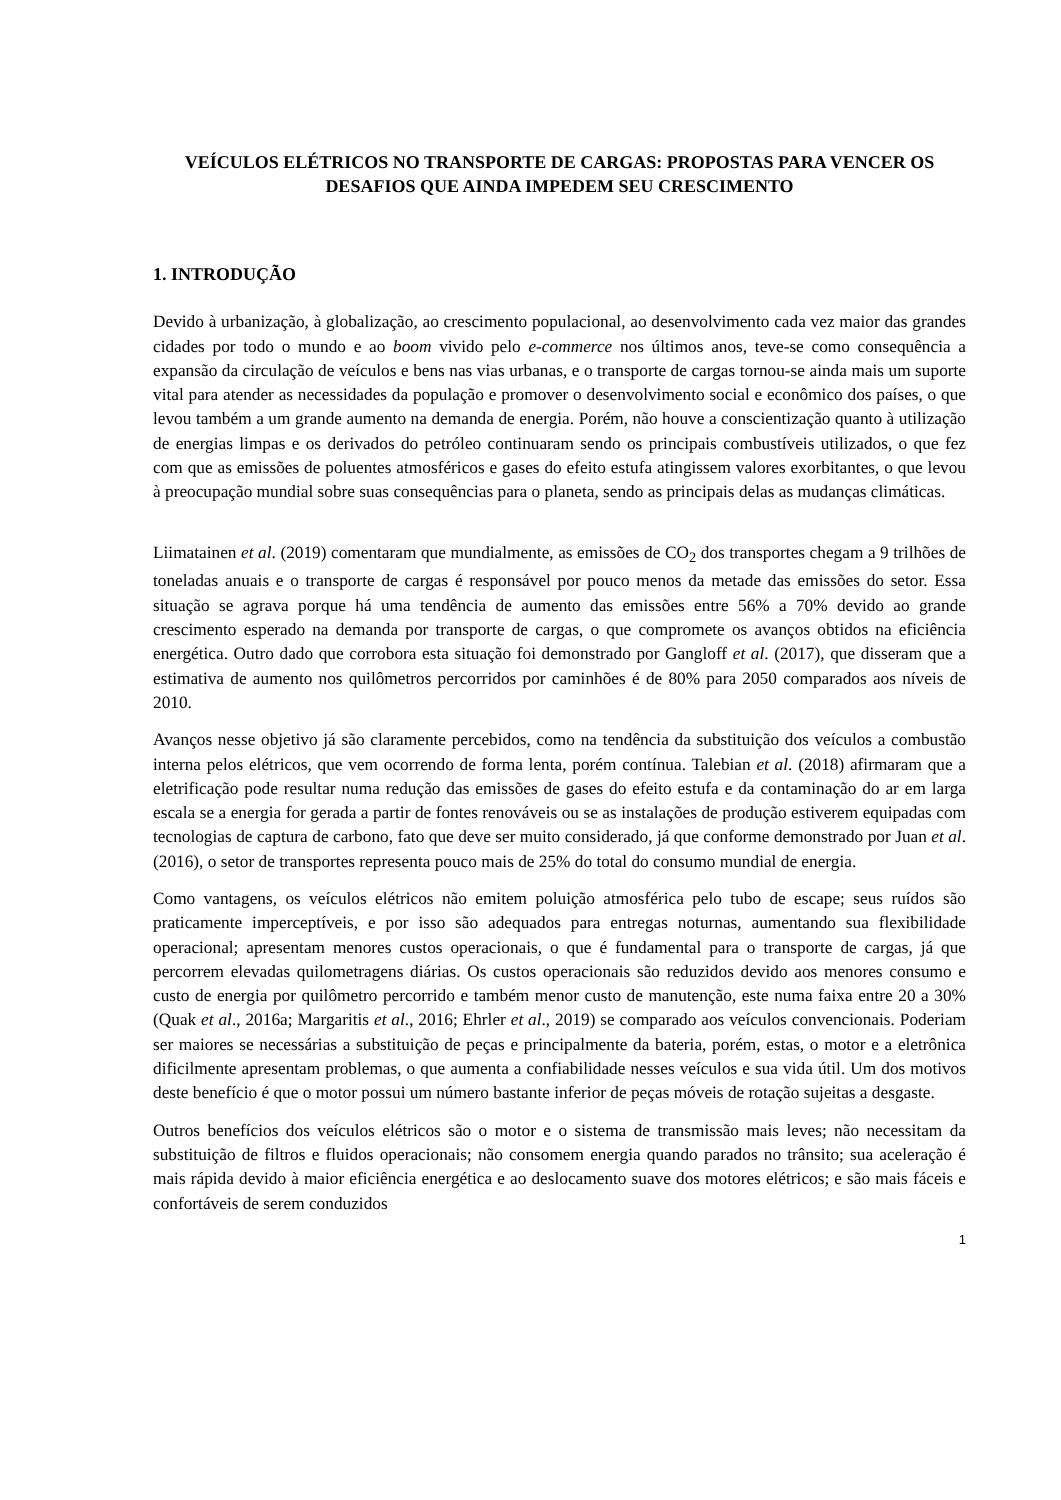VEÍCULOS ELÉTRICOS NO TRANSPORTE DE CARGAS: PROPOSTAS PARA VENCER OS DESAFIOS QUE AINDA IMPEDEM SEU CRESCIMENTO
1. INTRODUÇÃO
Devido à urbanização, à globalização, ao crescimento populacional, ao desenvolvimento cada vez maior das grandes cidades por todo o mundo e ao boom vivido pelo e-commerce nos últimos anos, teve-se como consequência a expansão da circulação de veículos e bens nas vias urbanas, e o transporte de cargas tornou-se ainda mais um suporte vital para atender as necessidades da população e promover o desenvolvimento social e econômico dos países, o que levou também a um grande aumento na demanda de energia. Porém, não houve a conscientização quanto à utilização de energias limpas e os derivados do petróleo continuaram sendo os principais combustíveis utilizados, o que fez com que as emissões de poluentes atmosféricos e gases do efeito estufa atingissem valores exorbitantes, o que levou à preocupação mundial sobre suas consequências para o planeta, sendo as principais delas as mudanças climáticas.
Liimatainen et al. (2019) comentaram que mundialmente, as emissões de CO<sub>2</sub> dos transportes chegam a 9 trilhões de toneladas anuais e o transporte de cargas é responsável por pouco menos da metade das emissões do setor. Essa situação se agrava porque há uma tendência de aumento das emissões entre 56% a 70% devido ao grande crescimento esperado na demanda por transporte de cargas, o que compromete os avanços obtidos na eficiência energética. Outro dado que corrobora esta situação foi demonstrado por Gangloff et al. (2017), que disseram que a estimativa de aumento nos quilômetros percorridos por caminhões é de 80% para 2050 comparados aos níveis de 2010.
Avanços nesse objetivo já são claramente percebidos, como na tendência da substituição dos veículos a combustão interna pelos elétricos, que vem ocorrendo de forma lenta, porém contínua. Talebian et al. (2018) afirmaram que a eletrificação pode resultar numa redução das emissões de gases do efeito estufa e da contaminação do ar em larga escala se a energia for gerada a partir de fontes renováveis ou se as instalações de produção estiverem equipadas com tecnologias de captura de carbono, fato que deve ser muito considerado, já que conforme demonstrado por Juan et al. (2016), o setor de transportes representa pouco mais de 25% do total do consumo mundial de energia.
Como vantagens, os veículos elétricos não emitem poluição atmosférica pelo tubo de escape; seus ruídos são praticamente imperceptíveis, e por isso são adequados para entregas noturnas, aumentando sua flexibilidade operacional; apresentam menores custos operacionais, o que é fundamental para o transporte de cargas, já que percorrem elevadas quilometragens diárias. Os custos operacionais são reduzidos devido aos menores consumo e custo de energia por quilômetro percorrido e também menor custo de manutenção, este numa faixa entre 20 a 30% (Quak et al., 2016a; Margaritis et al., 2016; Ehrler et al., 2019) se comparado aos veículos convencionais. Poderiam ser maiores se necessárias a substituição de peças e principalmente da bateria, porém, estas, o motor e a eletrônica dificilmente apresentam problemas, o que aumenta a confiabilidade nesses veículos e sua vida útil. Um dos motivos deste benefício é que o motor possui um número bastante inferior de peças móveis de rotação sujeitas a desgaste.
Outros benefícios dos veículos elétricos são o motor e o sistema de transmissão mais leves; não necessitam da substituição de filtros e fluidos operacionais; não consomem energia quando parados no trânsito; sua aceleração é mais rápida devido à maior eficiência energética e ao deslocamento suave dos motores elétricos; e são mais fáceis e confortáveis de serem conduzidos
1